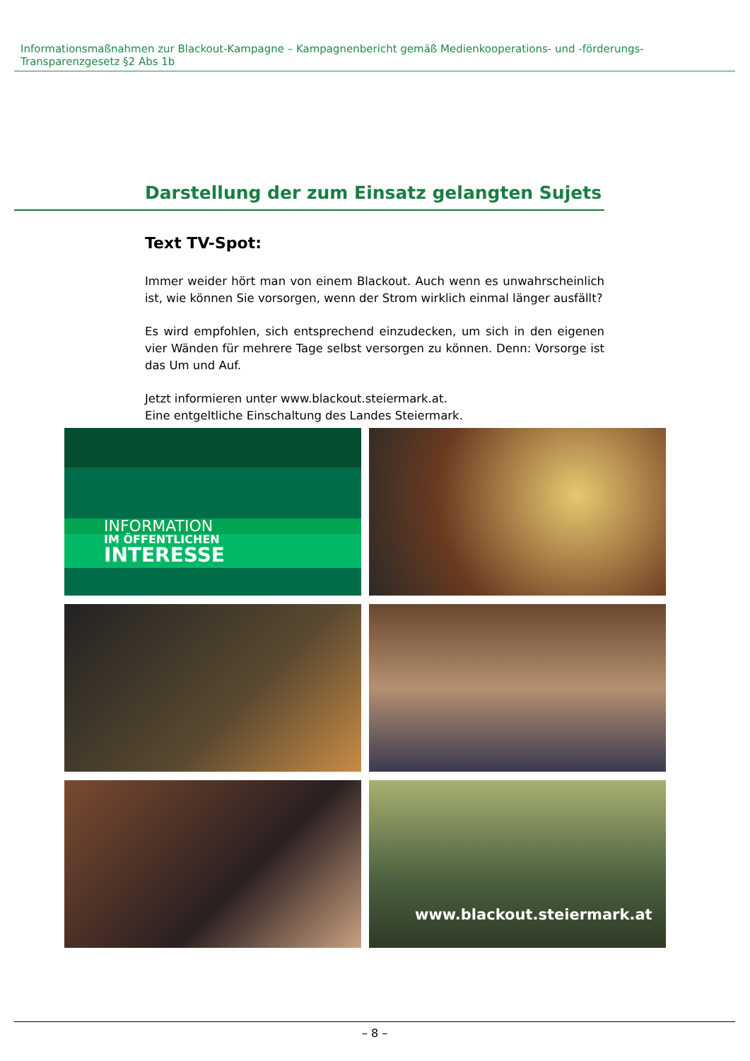Informationsmaßnahmen zur Blackout-Kampagne – Kampagnenbericht gemäß Medienkooperations- und -förderungs-Transparenzgesetz §2 Abs 1b
Darstellung der zum Einsatz gelangten Sujets
Text TV-Spot:
Immer weider hört man von einem Blackout. Auch wenn es unwahrscheinlich ist, wie können Sie vorsorgen, wenn der Strom wirklich einmal länger ausfällt?
Es wird empfohlen, sich entsprechend einzudecken, um sich in den eigenen vier Wänden für mehrere Tage selbst versorgen zu können. Denn: Vorsorge ist das Um und Auf.
Jetzt informieren unter www.blackout.steiermark.at.
Eine entgeltliche Einschaltung des Landes Steiermark.
INFORMATION
IM ÖFFENTLICHEN
INTERESSE
www.blackout.steiermark.at
– 8 –